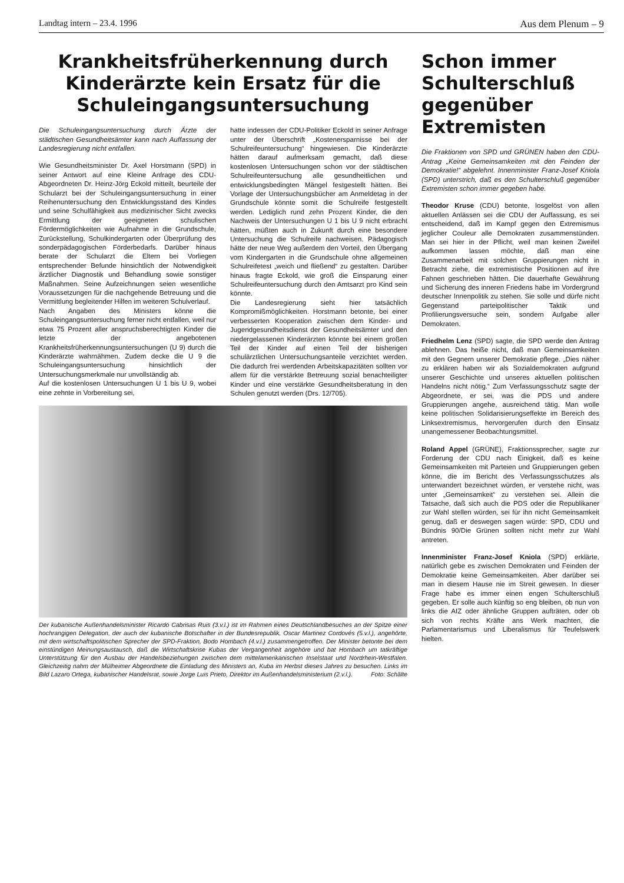Landtag intern – 23.4. 1996 Aus dem Plenum – 9
Krankheitsfrüherkennung durch Kinderärzte kein Ersatz für die Schuleingangsuntersuchung
Die Schuleingangsuntersuchung durch Ärzte der städtischen Gesundheitsämter kann nach Auffassung der Landesregierung nicht entfallen.
Wie Gesundheitsminister Dr. Axel Horstmann (SPD) in seiner Antwort auf eine Kleine Anfrage des CDU-Abgeordneten Dr. Heinz-Jörg Eckold mitteilt, beurteile der Schularzt bei der Schuleingangsuntersuchung in einer Reihenuntersuchung den Entwicklungsstand des Kindes und seine Schulfähigkeit aus medizinischer Sicht zwecks Ermittlung der geeigneten schulischen Fördermöglichkeiten wie Aufnahme in die Grundschule, Zurückstellung, Schulkindergarten oder Überprüfung des sonderpädagogischen Förderbedarfs. Darüber hinaus berate der Schularzt die Eltern bei Vorliegen entsprechender Befunde hinsichtlich der Notwendigkeit ärztlicher Diagnostik und Behandlung sowie sonstiger Maßnahmen. Seine Aufzeichnungen seien wesentliche Voraussetzungen für die nachgehende Betreuung und die Vermittlung begleitender Hilfen im weiteren Schulverlauf.
Nach Angaben des Ministers könne die Schuleingangsuntersuchung ferner nicht entfallen, weil nur etwa 75 Prozent aller anspruchsberechtigten Kinder die letzte der angebotenen Krankheitsfrüherkennungsuntersuchungen (U 9) durch die Kinderärzte wahrnähmen. Zudem decke die U 9 die Schuleingangsuntersuchung hinsichtlich der Untersuchungsmerkmale nur unvollständig ab.
Auf die kostenlosen Untersuchungen U 1 bis U 9, wobei eine zehnte in Vorbereitung sei,
hatte indessen der CDU-Politiker Eckold in seiner Anfrage unter der Überschrift „Kostenersparnisse bei der Schulreifeuntersuchung“ hingewiesen. Die Kinderärzte hätten darauf aufmerksam gemacht, daß diese kostenlosen Untersuchungen schon vor der städtischen Schulreifeuntersuchung alle gesundheitlichen und entwicklungsbedingten Mängel festgestellt hätten. Bei Vorlage der Untersuchungsbücher am Anmeldetag in der Grundschule könnte somit die Schulreife festgestellt werden. Lediglich rund zehn Prozent Kinder, die den Nachweis der Untersuchungen U 1 bis U 9 nicht erbracht hätten, müßten auch in Zukunft durch eine besondere Untersuchung die Schulreife nachweisen. Pädagogisch hätte der neue Weg außerdem den Vorteil, den Übergang vom Kindergarten in die Grundschule ohne allgemeinen Schulreifetest „weich und fließend“ zu gestalten. Darüber hinaus fragte Eckold, wie groß die Einsparung einer Schulreifeuntersuchung durch den Amtsarzt pro Kind sein könnte.
Die Landesregierung sieht hier tatsächlich Kompromißmöglichkeiten. Horstmann betonte, bei einer verbesserten Kooperation zwischen dem Kinder- und Jugendgesundheitsdienst der Gesundheitsämter und den niedergelassenen Kinderärzten könnte bei einem großen Teil der Kinder auf einen Teil der bisherigen schulärztlichen Untersuchungsanteile verzichtet werden. Die dadurch frei werdenden Arbeitskapazitäten sollten vor allem für die verstärkte Betreuung sozial benachteiligter Kinder und eine verstärkte Gesundheitsberatung in den Schulen genutzt werden (Drs. 12/705).
Der kubanische Außenhandelsminister Ricardo Cabrisas Ruis (3.v.l.) ist im Rahmen eines Deutschlandbesuches an der Spitze einer hochrangigen Delegation, der auch der kubanische Botschafter in der Bundesrepublik, Oscar Martinez Cordovés (5.v.l.), angehörte, mit dem wirtschaftspolitischen Sprecher der SPD-Fraktion, Bodo Hombach (4.v.l.) zusammengetroffen. Der Minister betonte bei dem einstündigen Meinungsaustausch, daß die Wirtschaftskrise Kubas der Vergangenheit angehöre und bat Hombach um tatkräftige Unterstützung für den Ausbau der Handelsbeziehungen zwischen dem mittelamerikanischen Inselstaat und Nordrhein-Westfalen. Gleichzeitig nahm der Mülheimer Abgeordnete die Einladung des Ministers an, Kuba im Herbst dieses Jahres zu besuchen. Links im Bild Lazaro Ortega, kubanischer Handelsrat, sowie Jorge Luis Prieto, Direktor im Außenhandelsministerium (2.v.l.). Foto: Schälte
Schon immer Schulterschluß gegenüber Extremisten
Die Fraktionen von SPD und GRÜNEN haben den CDU-Antrag „Keine Gemeinsamkeiten mit den Feinden der Demokratie!“ abgelehnt. Innenminister Franz-Josef Kniola (SPD) unterstrich, daß es den Schulterschluß gegenüber Extremisten schon immer gegeben habe.
Theodor Kruse (CDU) betonte, losgelöst von allen aktuellen Anlässen sei die CDU der Auffassung, es sei entscheidend, daß im Kampf gegen den Extremismus jeglicher Couleur alle Demokraten zusammenstünden. Man sei hier in der Pflicht, weil man keinen Zweifel aufkommen lassen möchte, daß man eine Zusammenarbeit mit solchen Gruppierungen nicht in Betracht ziehe, die extremistische Positionen auf ihre Fahnen geschrieben hätten. Die dauerhafte Gewährung und Sicherung des inneren Friedens habe im Vordergrund deutscher Innenpolitik zu stehen. Sie solle und dürfe nicht Gegenstand parteipolitischer Taktik und Profilierungsversuche sein, sondern Aufgabe aller Demokraten.
Friedhelm Lenz (SPD) sagte, die SPD werde den Antrag ablehnen. Das heiße nicht, daß man Gemeinsamkeiten mit den Gegnern unserer Demokratie pflege. „Dies näher zu erklären haben wir als Sozialdemokraten aufgrund unserer Geschichte und unseres aktuellen politischen Handelns nicht nötig.“ Zum Verfassungsschutz sagte der Abgeordnete, er sei, was die PDS und andere Gruppierungen angehe, ausreichend tätig. Man wolle keine politischen Solidarisierungseffekte im Bereich des Linksextremismus, hervorgerufen durch den Einsatz unangemessener Beobachtungsmittel.
Roland Appel (GRÜNE), Fraktionssprecher, sagte zur Forderung der CDU nach Einigkeit, daß es keine Gemeinsamkeiten mit Parteien und Gruppierungen geben könne, die im Bericht des Verfassungsschutzes als unterwandert bezeichnet würden, er verstehe nicht, was unter „Gemeinsamkeit“ zu verstehen sei. Allein die Tatsache, daß sich auch die PDS oder die Republikaner zur Wahl stellen würden, sei für ihn nicht Gemeinsamkeit genug, daß er deswegen sagen würde: SPD, CDU und Bündnis 90/Die Grünen sollten nicht mehr zur Wahl antreten.
Innenminister Franz-Josef Kniola (SPD) erklärte, natürlich gebe es zwischen Demokraten und Feinden der Demokratie keine Gemeinsamkeiten. Aber darüber sei man in diesem Hause nie im Streit gewesen. In dieser Frage habe es immer einen engen Schulterschluß gegeben. Er solle auch künftig so eng bleiben, ob nun von links die AIZ oder ähnliche Gruppen aufträten, oder ob sich von rechts Kräfte ans Werk machten, die Parlamentarismus und Liberalismus für Teufelswerk hielten.